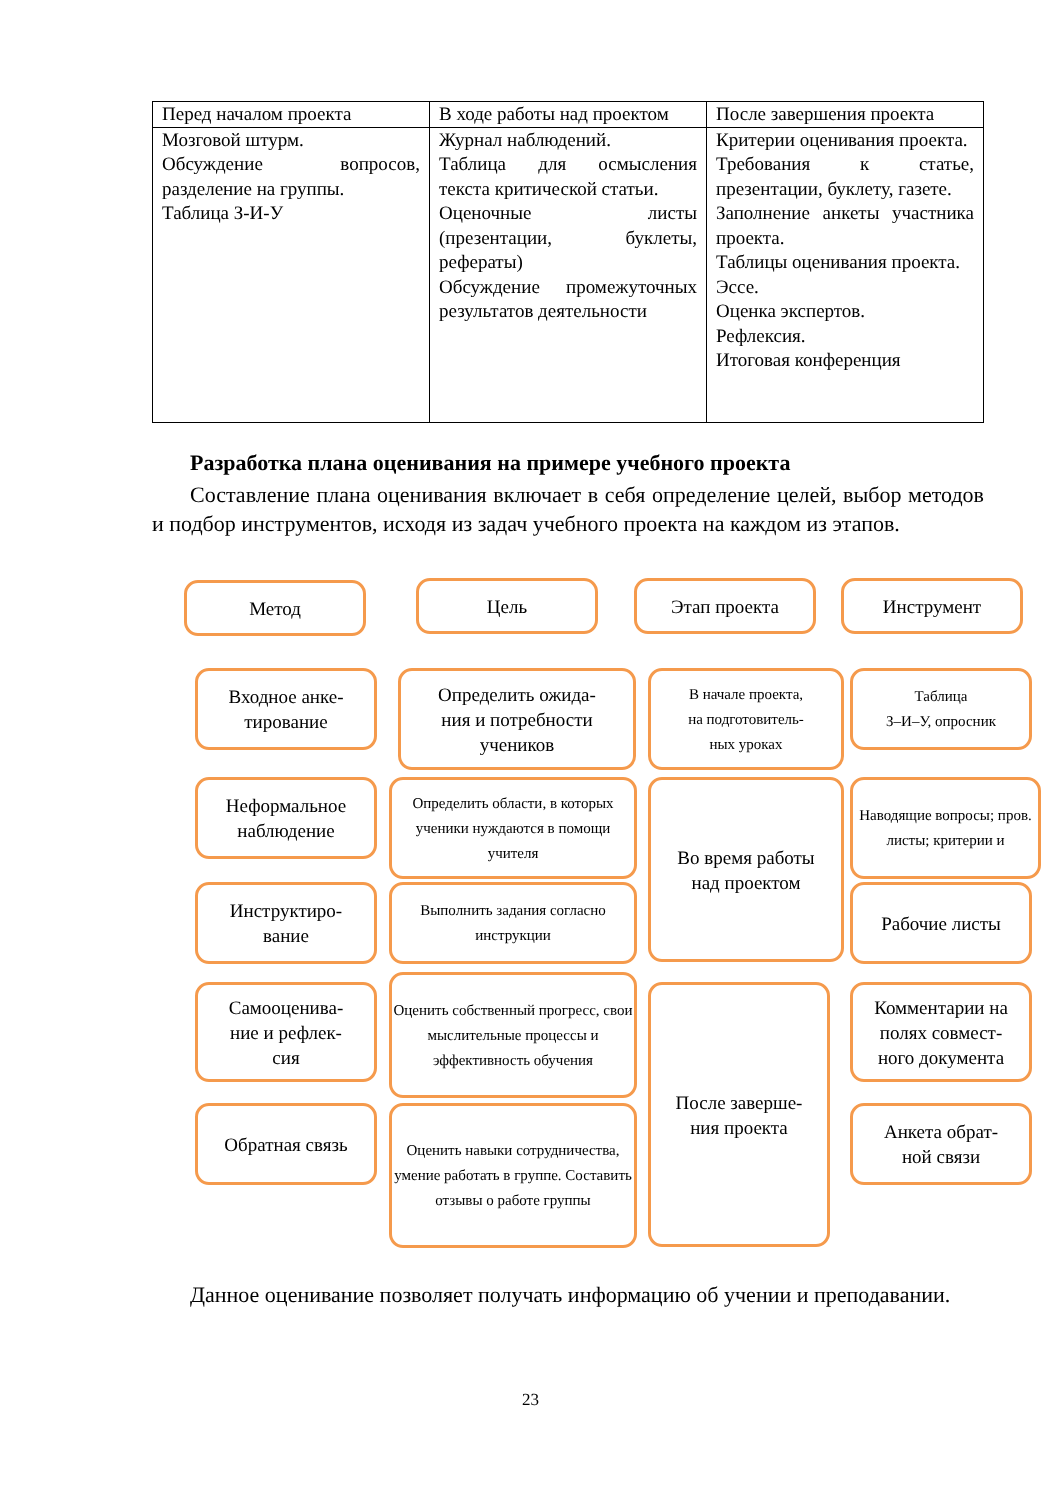| Перед началом проекта | В ходе работы над проектом | После завершения проекта |
| Мозговой штурм. Обсуждение вопросов, разделение на группы. Таблица З-И-У | Журнал наблюдений. Таблица для осмысления текста критической статьи. Оценочные листы (презентации, буклеты, рефераты) Обсуждение промежуточных результатов деятельности | Критерии оценивания проекта. Требования к статье, презентации, буклету, газете. Заполнение анкеты участника проекта. Таблицы оценивания проекта. Эссе. Оценка экспертов. Рефлексия. Итоговая конференция |
Разработка плана оценивания на примере учебного проекта
Составление плана оценивания включает в себя определение целей, выбор методов и подбор инструментов, исходя из задач учебного проекта на каждом из этапов.
Метод Цель Этап проекта Инструмент
Входное анке-
тирование
Определить ожида-
ния и потребности
учеников
В начале проекта,
на подготовитель-
ных уроках
Таблица
З–И–У, опросник
Неформальное
наблюдение
Определить области, в которых ученики нуждаются в помощи учителя
Во время работы
над проектом
Наводящие вопросы; пров. листы; критерии и
Инструктиро-
вание
Выполнить задания согласно инструкции
Рабочие листы
Самооценива-
ние и рефлек-
сия
Оценить собственный прогресс, свои мыслительные процессы и эффективность обучения
После заверше-
ния проекта
Комментарии на
полях совмест-
ного документа
Обратная связь
Оценить навыки сотрудничества, умение работать в группе. Составить отзывы о работе группы
Анкета обрат-
ной связи
Данное оценивание позволяет получать информацию об учении и преподавании.
23